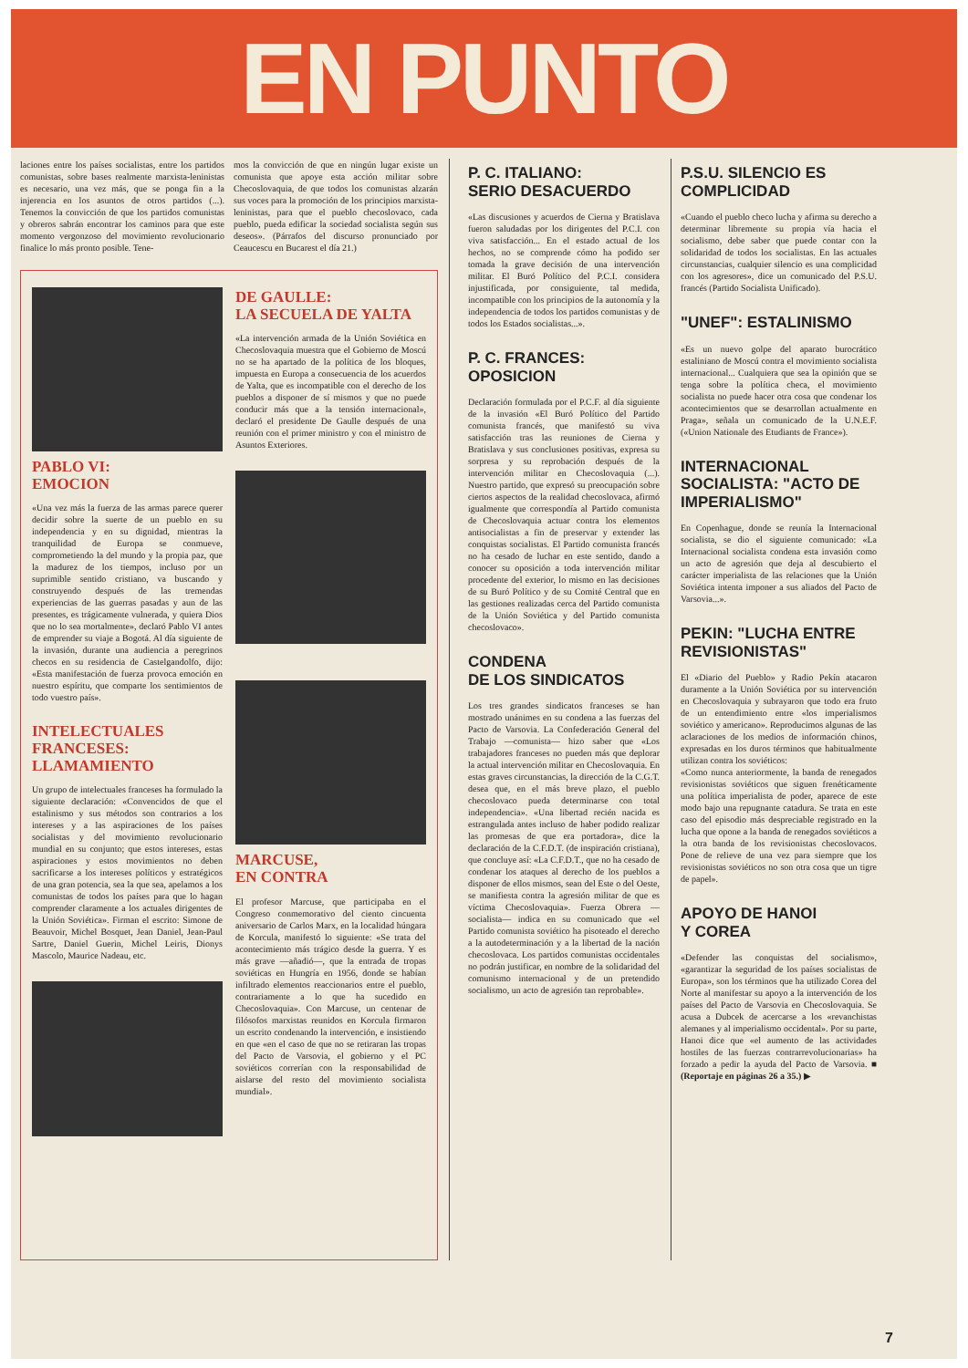EN PUNTO
laciones entre los países socialistas, entre los partidos comunistas, sobre bases realmente marxista-leninistas es necesario, una vez más, que se ponga fin a la injerencia en los asuntos de otros partidos (...). Tenemos la convicción de que los partidos comunistas y obreros sabrán encontrar los caminos para que este momento vergonzoso del movimiento revolucionario finalice lo más pronto posible. Tene-
mos la convicción de que en ningún lugar existe un comunista que apoye esta acción militar sobre Checoslovaquia, de que todos los comunistas alzarán sus voces para la promoción de los principios marxista-leninistas, para que el pueblo checoslovaco, cada pueblo, pueda edificar la sociedad socialista según sus deseos». (Párrafos del discurso pronunciado por Ceaucescu en Bucarest el día 21.)
PABLO VI:
EMOCION
«Una vez más la fuerza de las armas parece querer decidir sobre la suerte de un pueblo en su independencia y en su dignidad, mientras la tranquilidad de Europa se conmueve, comprometiendo la del mundo y la propia paz, que la madurez de los tiempos, incluso por un suprimible sentido cristiano, va buscando y construyendo después de las tremendas experiencias de las guerras pasadas y aun de las presentes, es trágicamente vulnerada, y quiera Dios que no lo sea mortalmente», declaró Pablo VI antes de emprender su viaje a Bogotá. Al día siguiente de la invasión, durante una audiencia a peregrinos checos en su residencia de Castelgandolfo, dijo: «Esta manifestación de fuerza provoca emoción en nuestro espíritu, que comparte los sentimientos de todo vuestro país».
INTELECTUALES FRANCESES: LLAMAMIENTO
Un grupo de intelectuales franceses ha formulado la siguiente declaración: «Convencidos de que el estalinismo y sus métodos son contrarios a los intereses y a las aspiraciones de los países socialistas y del movimiento revolucionario mundial en su conjunto; que estos intereses, estas aspiraciones y estos movimientos no deben sacrificarse a los intereses políticos y estratégicos de una gran potencia, sea la que sea, apelamos a los comunistas de todos los países para que lo hagan comprender claramente a los actuales dirigentes de la Unión Soviética». Firman el escrito: Simone de Beauvoir, Michel Bosquet, Jean Daniel, Jean-Paul Sartre, Daniel Guerin, Michel Leiris, Dionys Mascolo, Maurice Nadeau, etc.
DE GAULLE:
LA SECUELA DE YALTA
«La intervención armada de la Unión Soviética en Checoslovaquia muestra que el Gobierno de Moscú no se ha apartado de la política de los bloques, impuesta en Europa a consecuencia de los acuerdos de Yalta, que es incompatible con el derecho de los pueblos a disponer de sí mismos y que no puede conducir más que a la tensión internacional», declaró el presidente De Gaulle después de una reunión con el primer ministro y con el ministro de Asuntos Exteriores.
MARCUSE,
EN CONTRA
El profesor Marcuse, que participaba en el Congreso conmemorativo del ciento cincuenta aniversario de Carlos Marx, en la localidad húngara de Korcula, manifestó lo siguiente: «Se trata del acontecimiento más trágico desde la guerra. Y es más grave —añadió—, que la entrada de tropas soviéticas en Hungría en 1956, donde se habían infiltrado elementos reaccionarios entre el pueblo, contrariamente a lo que ha sucedido en Checoslovaquia». Con Marcuse, un centenar de filósofos marxistas reunidos en Korcula firmaron un escrito condenando la intervención, e insistiendo en que «en el caso de que no se retiraran las tropas del Pacto de Varsovia, el gobierno y el PC soviéticos correrían con la responsabilidad de aislarse del resto del movimiento socialista mundial».
P. C. ITALIANO:
SERIO DESACUERDO
«Las discusiones y acuerdos de Cierna y Bratislava fueron saludadas por los dirigentes del P.C.I. con viva satisfacción... En el estado actual de los hechos, no se comprende cómo ha podido ser tomada la grave decisión de una intervención militar. El Buró Político del P.C.I. considera injustificada, por consiguiente, tal medida, incompatible con los principios de la autonomía y la independencia de todos los partidos comunistas y de todos los Estados socialistas...».
P. C. FRANCES:
OPOSICION
Declaración formulada por el P.C.F. al día siguiente de la invasión «El Buró Político del Partido comunista francés, que manifestó su viva satisfacción tras las reuniones de Cierna y Bratislava y sus conclusiones positivas, expresa su sorpresa y su reprobación después de la intervención militar en Checoslovaquia (...). Nuestro partido, que expresó su preocupación sobre ciertos aspectos de la realidad checoslovaca, afirmó igualmente que correspondía al Partido comunista de Checoslovaquia actuar contra los elementos antisocialistas a fin de preservar y extender las conquistas socialistas. El Partido comunista francés no ha cesado de luchar en este sentido, dando a conocer su oposición a toda intervención militar procedente del exterior, lo mismo en las decisiones de su Buró Político y de su Comité Central que en las gestiones realizadas cerca del Partido comunista de la Unión Soviética y del Partido comunista checoslovaco».
CONDENA
DE LOS SINDICATOS
Los tres grandes sindicatos franceses se han mostrado unánimes en su condena a las fuerzas del Pacto de Varsovia. La Confederación General del Trabajo —comunista— hizo saber que «Los trabajadores franceses no pueden más que deplorar la actual intervención militar en Checoslovaquia. En estas graves circunstancias, la dirección de la C.G.T. desea que, en el más breve plazo, el pueblo checoslovaco pueda determinarse con total independencia». «Una libertad recién nacida es estrangulada antes incluso de haber podido realizar las promesas de que era portadora», dice la declaración de la C.F.D.T. (de inspiración cristiana), que concluye así: «La C.F.D.T., que no ha cesado de condenar los ataques al derecho de los pueblos a disponer de ellos mismos, sean del Este o del Oeste, se manifiesta contra la agresión militar de que es víctima Checoslovaquia». Fuerza Obrera —socialista— indica en su comunicado que «el Partido comunista soviético ha pisoteado el derecho a la autodeterminación y a la libertad de la nación checoslovaca. Los partidos comunistas occidentales no podrán justificar, en nombre de la solidaridad del comunismo internacional y de un pretendido socialismo, un acto de agresión tan reprobable».
P.S.U. SILENCIO ES COMPLICIDAD
«Cuando el pueblo checo lucha y afirma su derecho a determinar libremente su propia vía hacia el socialismo, debe saber que puede contar con la solidaridad de todos los socialistas. En las actuales circunstancias, cualquier silencio es una complicidad con los agresores», dice un comunicado del P.S.U. francés (Partido Socialista Unificado).
"UNEF": ESTALINISMO
«Es un nuevo golpe del aparato burocrático estaliniano de Moscú contra el movimiento socialista internacional... Cualquiera que sea la opinión que se tenga sobre la política checa, el movimiento socialista no puede hacer otra cosa que condenar los acontecimientos que se desarrollan actualmente en Praga», señala un comunicado de la U.N.E.F. («Union Nationale des Etudiants de France»).
INTERNACIONAL SOCIALISTA: "ACTO DE IMPERIALISMO"
En Copenhague, donde se reunía la Internacional socialista, se dio el siguiente comunicado: «La Internacional socialista condena esta invasión como un acto de agresión que deja al descubierto el carácter imperialista de las relaciones que la Unión Soviética intenta imponer a sus aliados del Pacto de Varsovia...».
PEKIN: "LUCHA ENTRE REVISIONISTAS"
El «Diario del Pueblo» y Radio Pekín atacaron duramente a la Unión Soviética por su intervención en Checoslovaquia y subrayaron que todo era fruto de un entendimiento entre «los imperialismos soviético y americano». Reproducimos algunas de las aclaraciones de los medios de información chinos, expresadas en los duros términos que habitualmente utilizan contra los soviéticos:
«Como nunca anteriormente, la banda de renegados revisionistas soviéticos que siguen frenéticamente una política imperialista de poder, aparece de este modo bajo una repugnante catadura. Se trata en este caso del episodio más despreciable registrado en la lucha que opone a la banda de renegados soviéticos a la otra banda de los revisionistas checoslovacos. Pone de relieve de una vez para siempre que los revisionistas soviéticos no son otra cosa que un tigre de papel».
APOYO DE HANOI
Y COREA
«Defender las conquistas del socialismo», «garantizar la seguridad de los países socialistas de Europa», son los términos que ha utilizado Corea del Norte al manifestar su apoyo a la intervención de los países del Pacto de Varsovia en Checoslovaquia. Se acusa a Dubcek de acercarse a los «revanchistas alemanes y al imperialismo occidental». Por su parte, Hanoi dice que «el aumento de las actividades hostiles de las fuerzas contrarrevolucionarias» ha forzado a pedir la ayuda del Pacto de Varsovia. ■ (Reportaje en páginas 26 a 35.) ▶
7